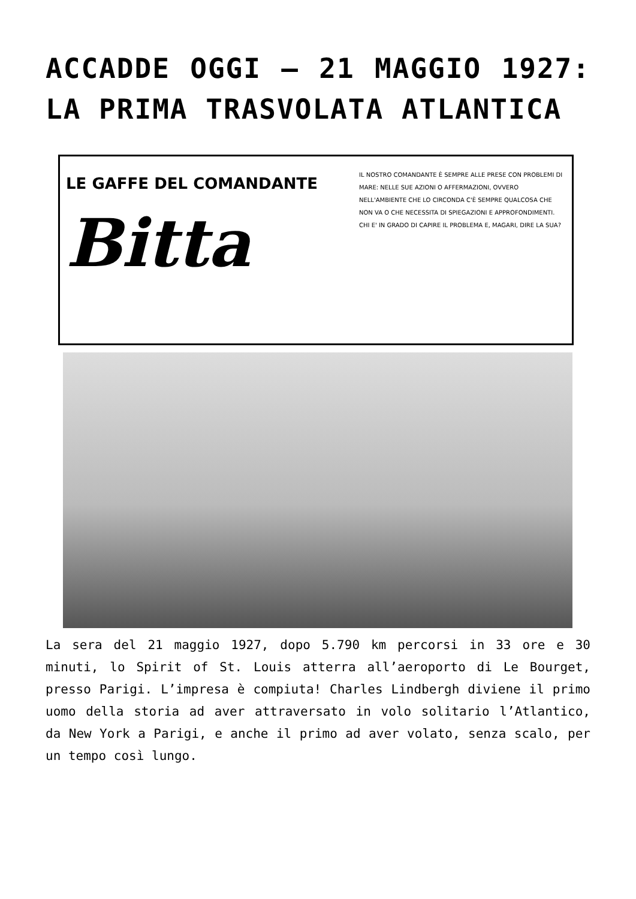ACCADDE OGGI – 21 MAGGIO 1927: LA PRIMA TRASVOLATA ATLANTICA
LE GAFFE DEL COMANDANTE
Bitta
IL NOSTRO COMANDANTE È SEMPRE ALLE PRESE CON PROBLEMI DI MARE: NELLE SUE AZIONI O AFFERMAZIONI, OVVERO NELL'AMBIENTE CHE LO CIRCONDA C'È SEMPRE QUALCOSA CHE NON VA O CHE NECESSITA DI SPIEGAZIONI E APPROFONDIMENTI. CHI E' IN GRADO DI CAPIRE IL PROBLEMA E, MAGARI, DIRE LA SUA?
La sera del 21 maggio 1927, dopo 5.790 km percorsi in 33 ore e 30 minuti, lo Spirit of St. Louis atterra all’aeroporto di Le Bourget, presso Parigi. L’impresa è compiuta! Charles Lindbergh diviene il primo uomo della storia ad aver attraversato in volo solitario l’Atlantico, da New York a Parigi, e anche il primo ad aver volato, senza scalo, per un tempo così lungo.